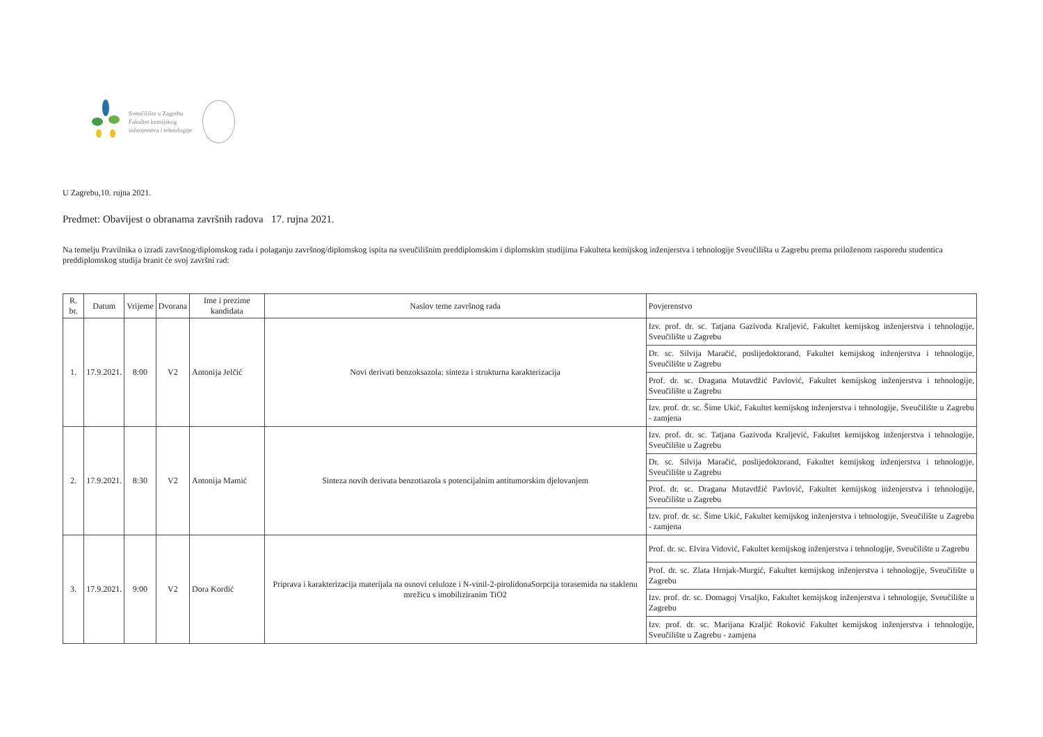Sveučilište u Zagrebu
Fakultet kemijskog
inženjerstva i tehnologije
U Zagrebu,10. rujna 2021.
Predmet: Obavijest o obranama završnih radova 17. rujna 2021.
Na temelju Pravilnika o izradi završnog/diplomskog rada i polaganju završnog/diplomskog ispita na sveučilišnim preddiplomskim i diplomskim studijima Fakulteta kemijskog inženjerstva i tehnologije Sveučilišta u Zagrebu prema priloženom rasporedu studentica preddiplomskog studija branit će svoj završni rad:
| R. br. | Datum | Vrijeme | Dvorana | Ime i prezime kandidata | Naslov teme završnog rada | Povjerenstvo |
| --- | --- | --- | --- | --- | --- | --- |
| 1. | 17.9.2021. | 8:00 | V2 | Antonija Jelčić | Novi derivati benzoksazola: sinteza i strukturna karakterizacija | Izv. prof. dr. sc. Tatjana Gazivoda Kraljević, Fakultet kemijskog inženjerstva i tehnologije, Sveučilište u Zagrebu |
| | | | | | | Dr. sc. Silvija Maračić, poslijedoktorand, Fakultet kemijskog inženjerstva i tehnologije, Sveučilište u Zagrebu |
| | | | | | | Prof. dr. sc. Dragana Mutavdžić Pavlović, Fakultet kemijskog inženjerstva i tehnologije, Sveučilište u Zagrebu |
| | | | | | | Izv. prof. dr. sc. Šime Ukić, Fakultet kemijskog inženjerstva i tehnologije, Sveučilište u Zagrebu - zamjena |
| 2. | 17.9.2021. | 8:30 | V2 | Antonija Mamić | Sinteza novih derivata benzotiazola s potencijalnim antitumorskim djelovanjem | Izv. prof. dr. sc. Tatjana Gazivoda Kraljević, Fakultet kemijskog inženjerstva i tehnologije, Sveučilište u Zagrebu |
| | | | | | | Dr. sc. Silvija Maračić, poslijedoktorand, Fakultet kemijskog inženjerstva i tehnologije, Sveučilište u Zagrebu |
| | | | | | | Prof. dr. sc. Dragana Mutavdžić Pavlović, Fakultet kemijskog inženjerstva i tehnologije, Sveučilište u Zagrebu |
| | | | | | | Izv. prof. dr. sc. Šime Ukić, Fakultet kemijskog inženjerstva i tehnologije, Sveučilište u Zagrebu - zamjena |
| 3. | 17.9.2021. | 9:00 | V2 | Dora Kordić | Priprava i karakterizacija materijala na osnovi celuloze i N-vinil-2-pirolidonaSorpcija torasemida na staklenu mrežicu s imobiliziranim TiO2 | Prof. dr. sc. Elvira Vidović, Fakultet kemijskog inženjerstva i tehnologije, Sveučilište u Zagrebu |
| | | | | | | Prof. dr. sc. Zlata Hrnjak-Murgić, Fakultet kemijskog inženjerstva i tehnologije, Sveučilište u Zagrebu |
| | | | | | | Izv. prof. dr. sc. Domagoj Vrsaljko, Fakultet kemijskog inženjerstva i tehnologije, Sveučilište u Zagrebu |
| | | | | | | Izv. prof. dr. sc. Marijana Kraljić Roković Fakultet kemijskog inženjerstva i tehnologije, Sveučilište u Zagrebu - zamjena |